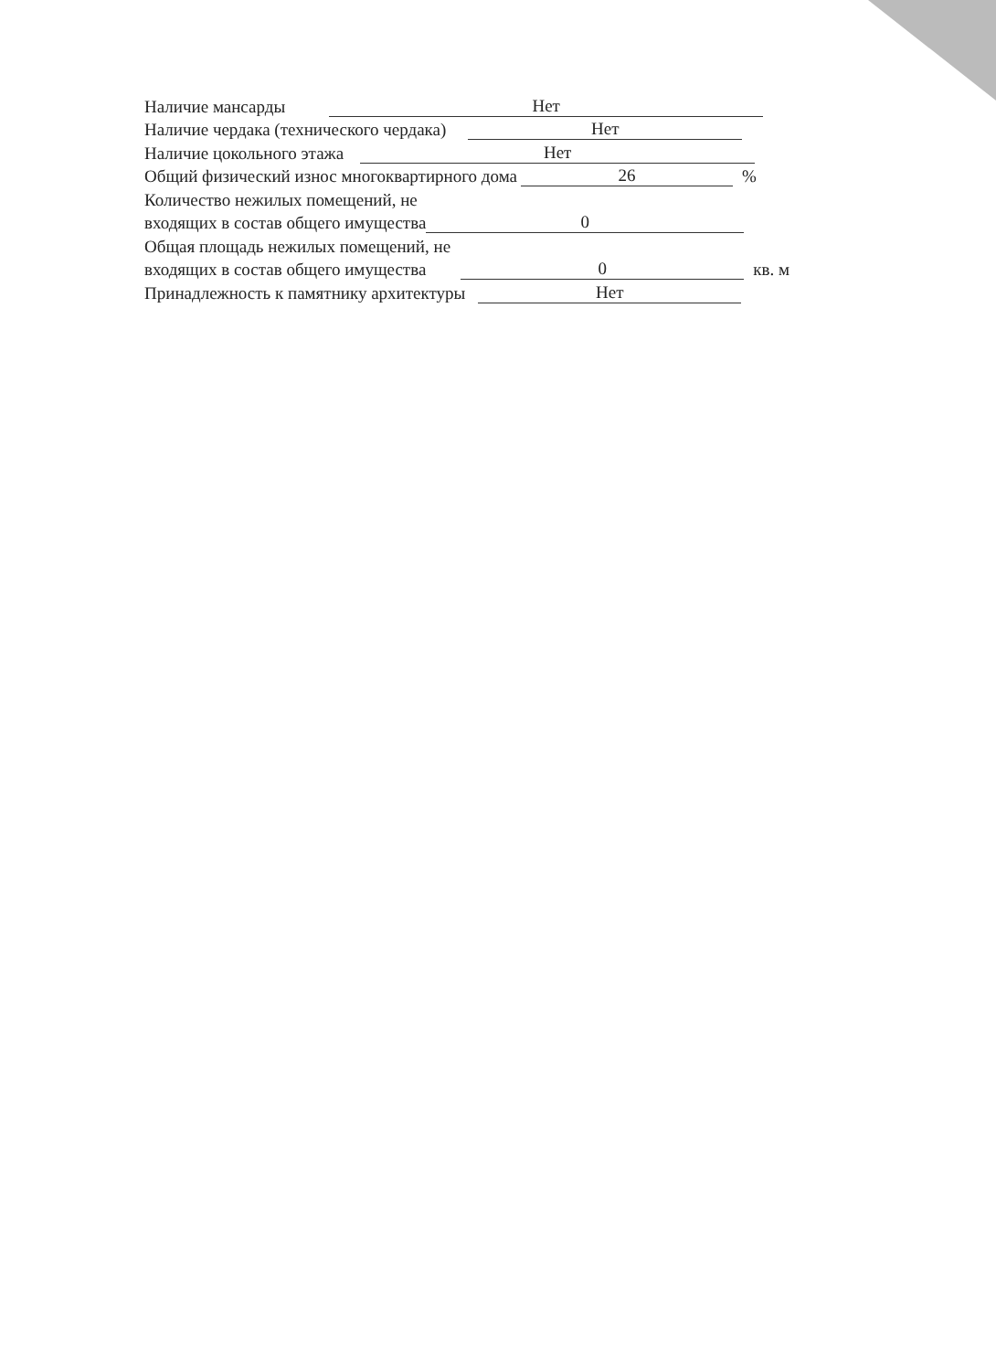Наличие мансарды Нет
Наличие чердака (технического чердака) Нет
Наличие цокольного этажа Нет
Общий физический износ многоквартирного дома 26%
Количество нежилых помещений, не
входящих в состав общего имущества 0
Общая площадь нежилых помещений, не
входящих в состав общего имущества 0 кв. м
Принадлежность к памятнику архитектуры Нет